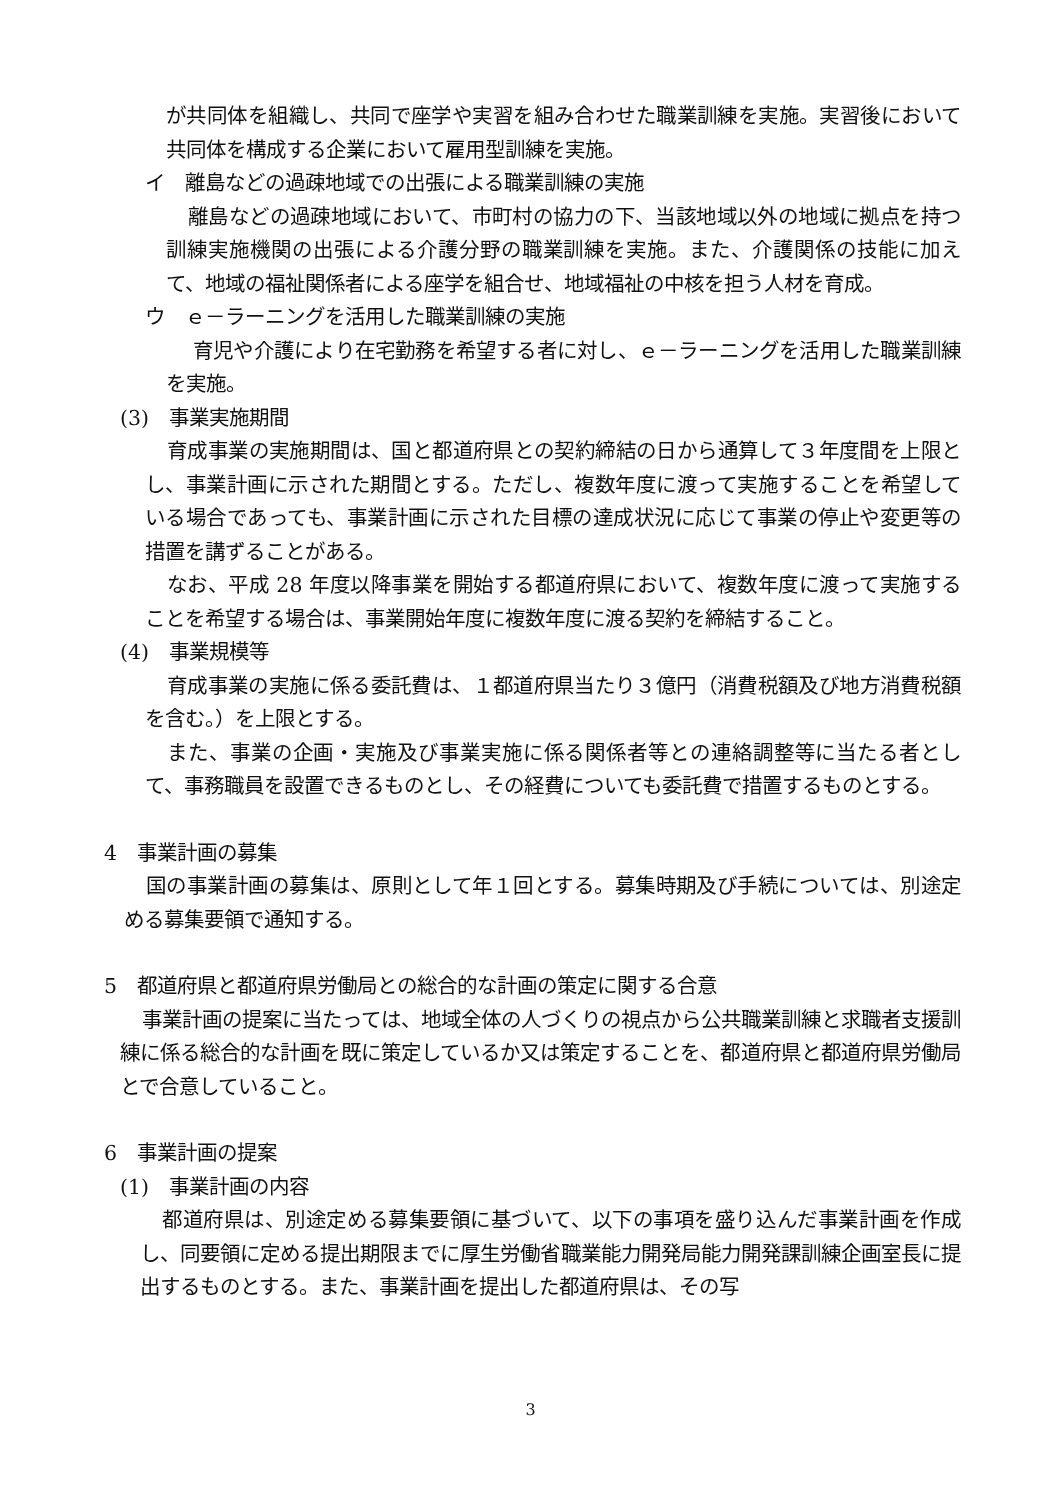が共同体を組織し、共同で座学や実習を組み合わせた職業訓練を実施。実習後において共同体を構成する企業において雇用型訓練を実施。
イ　離島などの過疎地域での出張による職業訓練の実施
離島などの過疎地域において、市町村の協力の下、当該地域以外の地域に拠点を持つ訓練実施機関の出張による介護分野の職業訓練を実施。また、介護関係の技能に加えて、地域の福祉関係者による座学を組合せ、地域福祉の中核を担う人材を育成。
ウ　ｅ－ラーニングを活用した職業訓練の実施
育児や介護により在宅勤務を希望する者に対し、ｅ－ラーニングを活用した職業訓練を実施。
(3)　事業実施期間
育成事業の実施期間は、国と都道府県との契約締結の日から通算して３年度間を上限とし、事業計画に示された期間とする。ただし、複数年度に渡って実施することを希望している場合であっても、事業計画に示された目標の達成状況に応じて事業の停止や変更等の措置を講ずることがある。
なお、平成 28 年度以降事業を開始する都道府県において、複数年度に渡って実施することを希望する場合は、事業開始年度に複数年度に渡る契約を締結すること。
(4)　事業規模等
育成事業の実施に係る委託費は、１都道府県当たり３億円（消費税額及び地方消費税額を含む。）を上限とする。
また、事業の企画・実施及び事業実施に係る関係者等との連絡調整等に当たる者として、事務職員を設置できるものとし、その経費についても委託費で措置するものとする。
4　事業計画の募集
国の事業計画の募集は、原則として年１回とする。募集時期及び手続については、別途定める募集要領で通知する。
5　都道府県と都道府県労働局との総合的な計画の策定に関する合意
事業計画の提案に当たっては、地域全体の人づくりの視点から公共職業訓練と求職者支援訓練に係る総合的な計画を既に策定しているか又は策定することを、都道府県と都道府県労働局とで合意していること。
6　事業計画の提案
(1)　事業計画の内容
都道府県は、別途定める募集要領に基づいて、以下の事項を盛り込んだ事業計画を作成し、同要領に定める提出期限までに厚生労働省職業能力開発局能力開発課訓練企画室長に提出するものとする。また、事業計画を提出した都道府県は、その写
3